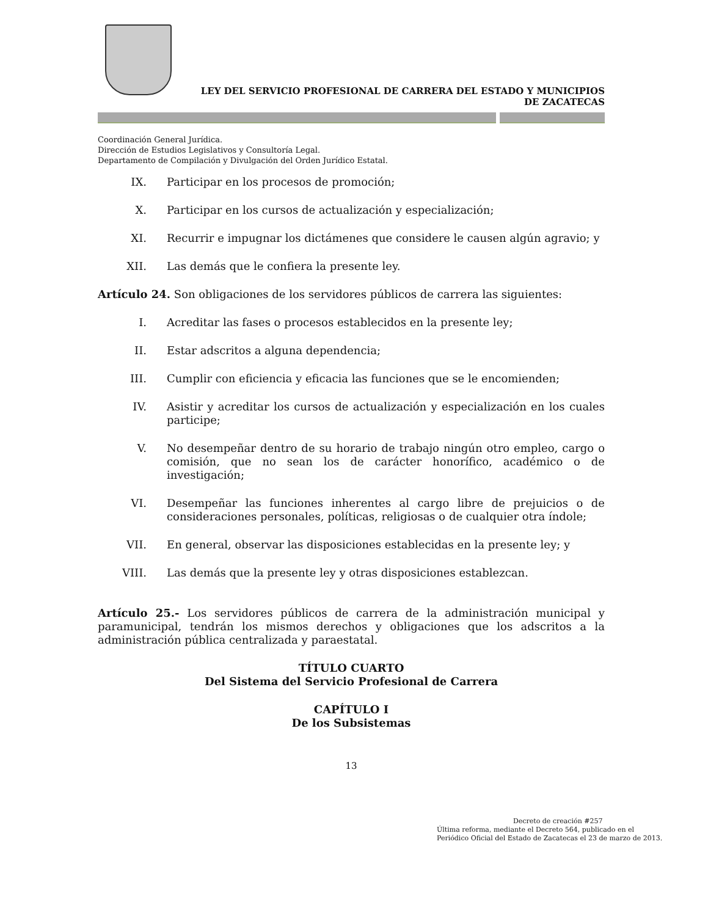LEY DEL SERVICIO PROFESIONAL DE CARRERA DEL ESTADO Y MUNICIPIOS
DE ZACATECAS
Coordinación General Jurídica.
Dirección de Estudios Legislativos y Consultoría Legal.
Departamento de Compilación y Divulgación del Orden Jurídico Estatal.
IX. Participar en los procesos de promoción;
X. Participar en los cursos de actualización y especialización;
XI. Recurrir e impugnar los dictámenes que considere le causen algún agravio; y
XII. Las demás que le confiera la presente ley.
Artículo 24. Son obligaciones de los servidores públicos de carrera las siguientes:
I. Acreditar las fases o procesos establecidos en la presente ley;
II. Estar adscritos a alguna dependencia;
III. Cumplir con eficiencia y eficacia las funciones que se le encomienden;
IV. Asistir y acreditar los cursos de actualización y especialización en los cuales participe;
V. No desempeñar dentro de su horario de trabajo ningún otro empleo, cargo o comisión, que no sean los de carácter honorífico, académico o de investigación;
VI. Desempeñar las funciones inherentes al cargo libre de prejuicios o de consideraciones personales, políticas, religiosas o de cualquier otra índole;
VII. En general, observar las disposiciones establecidas en la presente ley; y
VIII. Las demás que la presente ley y otras disposiciones establezcan.
Artículo 25.- Los servidores públicos de carrera de la administración municipal y paramunicipal, tendrán los mismos derechos y obligaciones que los adscritos a la administración pública centralizada y paraestatal.
TÍTULO CUARTO
Del Sistema del Servicio Profesional de Carrera
CAPÍTULO I
De los Subsistemas
13
Decreto de creación #257
Última reforma, mediante el Decreto 564, publicado en el Periódico Oficial del Estado de Zacatecas el 23 de marzo de 2013.